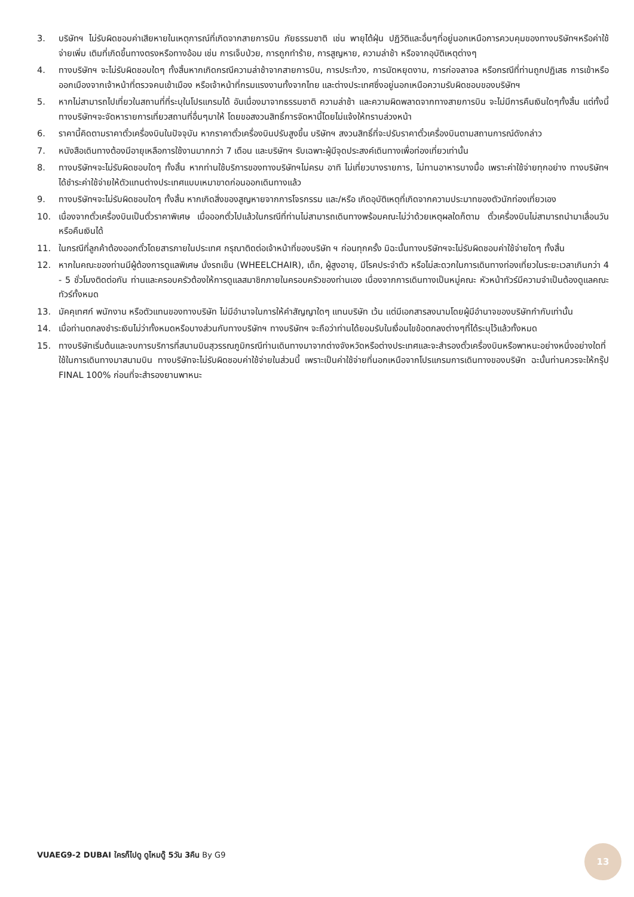3. บริษัทฯ ไม่รับผิดชอบค่าเสียหายในเหตุการณ์ที่เกิดจากสายการบิน ภัยธรรมชาติ เช่น พายุไต้ฝุ่น ปฏิวัติและอื่นๆที่อยู่นอกเหนือการควบคุมของทางบริษัทฯหรือค่าใช้จ่ายเพิ่ม เติมที่เกิดขึ้นทางตรงหรือทางอ้อม เช่น การเจ็บป่วย, การถูกทำร้าย, การสูญหาย, ความล่าช้า หรือจากอุบัติเหตุต่างๆ
4. ทางบริษัทฯ จะไม่รับผิดชอบใดๆ ทั้งสิ้นหากเกิดกรณีความล่าช้าจากสายการบิน, การประท้วง, การนัดหยุดงาน, การก่อจลาจล หรือกรณีที่ท่านถูกปฏิเสธ การเข้าหรือออกเมืองจากเจ้าหน้าที่ตรวจคนเข้าเมือง หรือเจ้าหน้าที่กรมแรงงานทั้งจากไทย และต่างประเทศซึ่งอยู่นอกเหนือความรับผิดชอบของบริษัทฯ
5. หากไม่สามารถไปเที่ยวในสถานที่ที่ระบุในโปรแกรมได้ อันเนื่องมาจากธรรมชาติ ความล่าช้า และความผิดพลาดจากทางสายการบิน จะไม่มีการคืนเงินใดๆทั้งสิ้น แต่ทั้งนี้ทางบริษัทฯจะจัดหารายการเที่ยวสถานที่อื่นๆมาให้ โดยขอสงวนสิทธิ์การจัดหานี้โดยไม่แจ้งให้ทราบล่วงหน้า
6. ราคานี้คิดตามราคาตั๋วเครื่องบินในปัจจุบัน หากราคาตั๋วเครื่องบินปรับสูงขึ้น บริษัทฯ สงวนสิทธิ์ที่จะปรับราคาตั๋วเครื่องบินตามสถานการณ์ดังกล่าว
7. หนังสือเดินทางต้องมีอายุเหลือการใช้งานมากกว่า 7 เดือน และบริษัทฯ รับเฉพาะผู้มีจุดประสงค์เดินทางเพื่อท่องเที่ยวเท่านั้น
8. ทางบริษัทฯจะไม่รับผิดชอบใดๆ ทั้งสิ้น หากท่านใช้บริการของทางบริษัทฯไม่ครบ อาทิ ไม่เที่ยวบางรายการ, ไม่ทานอาหารบางมื้อ เพราะค่าใช้จ่ายทุกอย่าง ทางบริษัทฯได้ชำระค่าใช้จ่ายให้ตัวแทนต่างประเทศแบบเหมาขาดก่อนออกเดินทางแล้ว
9. ทางบริษัทฯจะไม่รับผิดชอบใดๆ ทั้งสิ้น หากเกิดสิ่งของสูญหายจากการโจรกรรม และ/หรือ เกิดอุบัติเหตุที่เกิดจากความประมาทของตัวนักท่องเที่ยวเอง
10. เนื่องจากตั๋วเครื่องบินเป็นตั๋วราคาพิเศษ เมื่อออกตั๋วไปแล้วในกรณีที่ท่านไม่สามารถเดินทางพร้อมคณะไม่ว่าด้วยเหตุผลใดก็ตาม ตั๋วเครื่องบินไม่สามารถนำมาเลื่อนวันหรือคืนเงินได้
11. ในกรณีที่ลูกค้าต้องออกตั๋วโดยสารภายในประเทศ กรุณาติดต่อเจ้าหน้าที่ของบริษัท ฯ ก่อนทุกครั้ง มิฉะนั้นทางบริษัทฯจะไม่รับผิดชอบค่าใช้จ่ายใดๆ ทั้งสิ้น
12. หากในคณะของท่านมีผู้ต้องการดูแลพิเศษ นั่งรถเข็น (WHEELCHAIR), เด็ก, ผู้สูงอายุ, มีโรคประจำตัว หรือไม่สะดวกในการเดินทางท่องเที่ยวในระยะเวลาเกินกว่า 4 - 5 ชั่วโมงติดต่อกัน ท่านและครอบครัวต้องให้การดูแลสมาชิกภายในครอบครัวของท่านเอง เนื่องจากการเดินทางเป็นหมู่คณะ หัวหน้าทัวร์มีความจำเป็นต้องดูแลคณะทัวร์ทั้งหมด
13. มัคคุเทศก์ พนักงาน หรือตัวแทนของทางบริษัท ไม่มีอำนาจในการให้คำสัญญาใดๆ แทนบริษัท เว้น แต่มีเอกสารลงนามโดยผู้มีอำนาจของบริษัทกำกับเท่านั้น
14. เมื่อท่านตกลงชำระเงินไม่ว่าทั้งหมดหรือบางส่วนกับทางบริษัทฯ ทางบริษัทฯ จะถือว่าท่านได้ยอมรับในเงื่อนไขข้อตกลงต่างๆที่ได้ระบุไว้แล้วทั้งหมด
15. ทางบริษัทเริ่มต้นและจบการบริการที่สนามบินสุวรรณภูมิกรณีท่านเดินทางมาจากต่างจังหวัดหรือต่างประเทศและจะสำรองตั๋วเครื่องบินหรือพาหนะอย่างหนึ่งอย่างใดที่ใช้ในการเดินทางมาสนามบิน ทางบริษัทจะไม่รับผิดชอบค่าใช้จ่ายในส่วนนี้ เพราะเป็นค่าใช้จ่ายที่นอกเหนือจากโปรแกรมการเดินทางของบริษัท ฉะนั้นท่านควรจะให้กรุ๊ป FINAL 100% ก่อนที่จะสำรองยานพาหนะ
VUAEG9-2 DUBAI ใครก็ไปดู ดูไหมดู๊ 5วัน 3คืน By G9
13